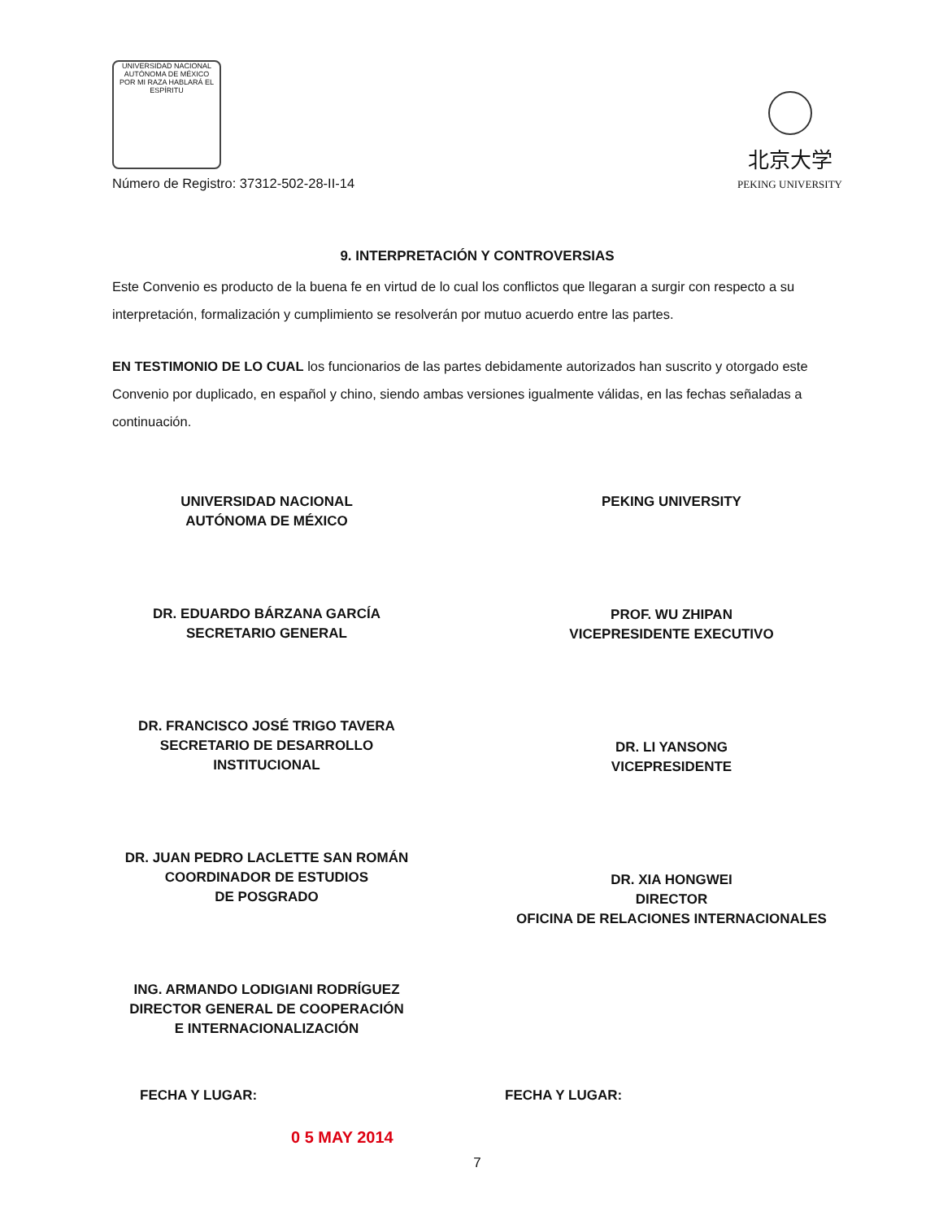UNIVERSIDAD NACIONAL AUTÓNOMA DE MÉXICO
POR MI RAZA HABLARÁ EL ESPÍRITU
Número de Registro: 37312-502-28-II-14
北京大学
PEKING UNIVERSITY
9. INTERPRETACIÓN Y CONTROVERSIAS
Este Convenio es producto de la buena fe en virtud de lo cual los conflictos que llegaran a surgir con respecto a su interpretación, formalización y cumplimiento se resolverán por mutuo acuerdo entre las partes.
EN TESTIMONIO DE LO CUAL los funcionarios de las partes debidamente autorizados han suscrito y otorgado este Convenio por duplicado, en español y chino, siendo ambas versiones igualmente válidas, en las fechas señaladas a continuación.
UNIVERSIDAD NACIONAL
AUTÓNOMA DE MÉXICO
DR. EDUARDO BÁRZANA GARCÍA
SECRETARIO GENERAL
DR. FRANCISCO JOSÉ TRIGO TAVERA
SECRETARIO DE DESARROLLO
INSTITUCIONAL
DR. JUAN PEDRO LACLETTE SAN ROMÁN
COORDINADOR DE ESTUDIOS
DE POSGRADO
ING. ARMANDO LODIGIANI RODRÍGUEZ
DIRECTOR GENERAL DE COOPERACIÓN
E INTERNACIONALIZACIÓN
PEKING UNIVERSITY
PROF. WU ZHIPAN
VICEPRESIDENTE EXECUTIVO
DR. LI YANSONG
VICEPRESIDENTE
DR. XIA HONGWEI
DIRECTOR
OFICINA DE RELACIONES INTERNACIONALES
FECHA Y LUGAR: FECHA Y LUGAR:
0 5 MAY 2014
7